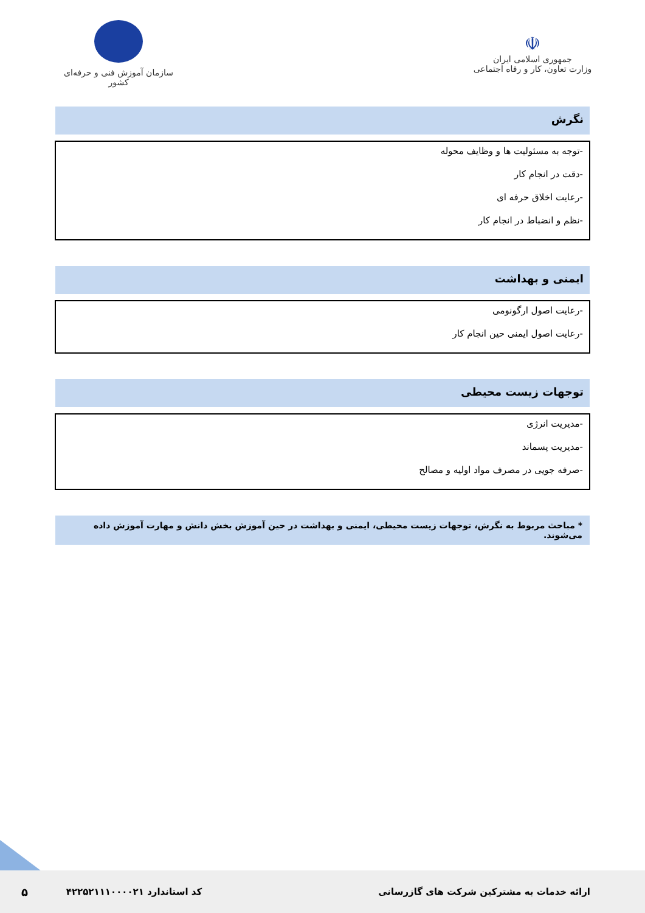☫
جمهوری اسلامی ایران
وزارت تعاون، کار و رفاه اجتماعی
سازمان آموزش فنی و حرفه‌ای کشور
نگرش
-توجه به مسئولیت ها و وظایف محوله
-دقت در انجام کار
-رعایت اخلاق حرفه ای
-نظم و انضباط در انجام کار
ایمنی و بهداشت
-رعایت اصول ارگونومی
-رعایت اصول ایمنی حین انجام کار
توجهات زیست محیطی
-مدیریت انرژی
-مدیریت پسماند
-صرفه جویی در مصرف مواد اولیه و مصالح
* مباحث مربوط به نگرش، توجهات زیست محیطی، ایمنی و بهداشت در حین آموزش بخش دانش و مهارت آموزش داده می‌شوند.
ارائه خدمات به مشترکین شرکت های گازرسانی کد استاندارد ۴۲۲۵۲۱۱۱۰۰۰۰۲۱ ۵